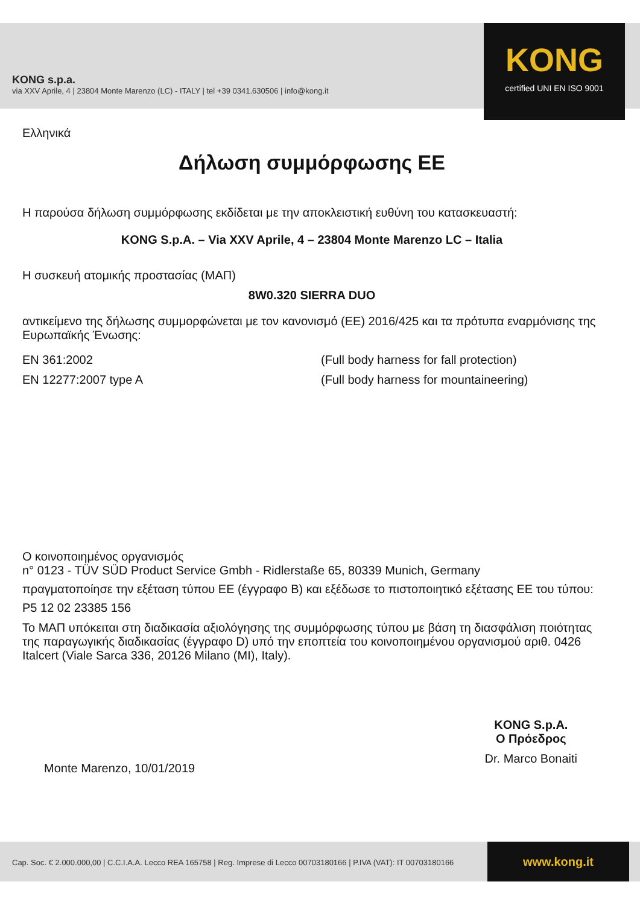KONG s.p.a.
via XXV Aprile, 4 | 23804 Monte Marenzo (LC) - ITALY | tel +39 0341.630506 | info@kong.it
KONG
certified UNI EN ISO 9001
Ελληνικά
Δήλωση συμμόρφωσης ΕΕ
Η παρούσα δήλωση συμμόρφωσης εκδίδεται με την αποκλειστική ευθύνη του κατασκευαστή:
KONG S.p.A. – Via XXV Aprile, 4 – 23804 Monte Marenzo LC – Italia
Η συσκευή ατομικής προστασίας (ΜΑΠ)
8W0.320 SIERRA DUO
αντικείμενο της δήλωσης συμμορφώνεται με τον κανονισμό (ΕΕ) 2016/425 και τα πρότυπα εναρμόνισης της Ευρωπαϊκής Ένωσης:
EN 361:2002 (Full body harness for fall protection)
EN 12277:2007 type A (Full body harness for mountaineering)
Ο κοινοποιημένος οργανισμός
n° 0123 - TÜV SÜD Product Service Gmbh - Ridlerstaße 65, 80339 Munich, Germany
πραγματοποίησε την εξέταση τύπου ΕΕ (έγγραφο B) και εξέδωσε το πιστοποιητικό εξέτασης ΕΕ του τύπου:
P5 12 02 23385 156
Το ΜΑΠ υπόκειται στη διαδικασία αξιολόγησης της συμμόρφωσης τύπου με βάση τη διασφάλιση ποιότητας της παραγωγικής διαδικασίας (έγγραφο D) υπό την εποπτεία του κοινοποιημένου οργανισμού αριθ. 0426 Italcert (Viale Sarca 336, 20126 Milano (MI), Italy).
Monte Marenzo, 10/01/2019
KONG S.p.A.
Ο Πρόεδρος
Dr. Marco Bonaiti
Cap. Soc. € 2.000.000,00 | C.C.I.A.A. Lecco REA 165758 | Reg. Imprese di Lecco 00703180166 | P.IVA (VAT): IT 00703180166
www.kong.it